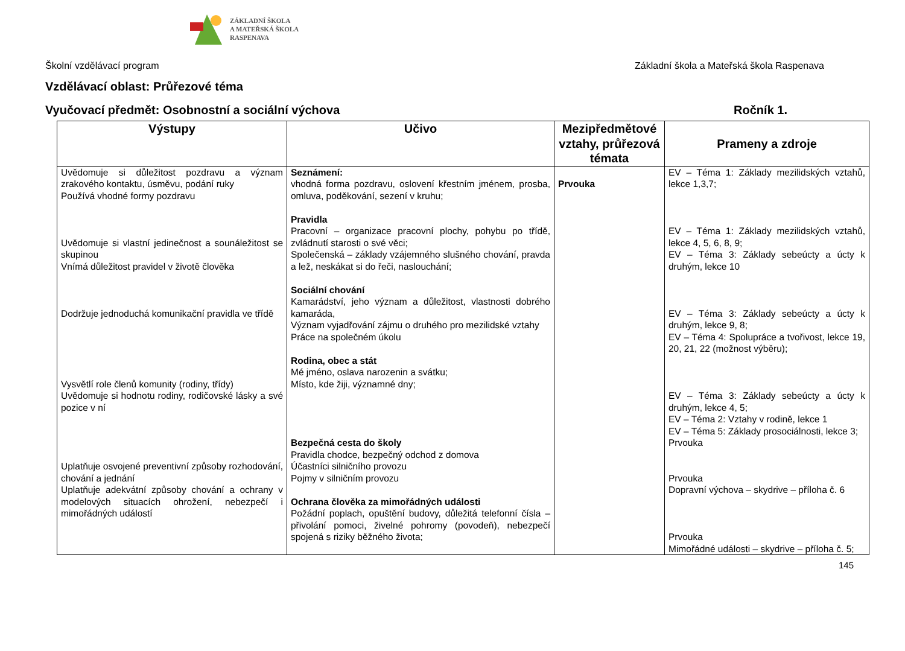ZÁKLADNÍ ŠKOLA
A MATEŘSKÁ ŠKOLA
RASPENAVA
Školní vzdělávací program Základní škola a Mateřská škola Raspenava
Vzdělávací oblast: Průřezové téma
Vyučovací předmět: Osobnostní a sociální výchova Ročník 1.
| Výstupy | Učivo | Mezipředmětové vztahy, průřezová témata | Prameny a zdroje |
| --- | --- | --- | --- |
| Uvědomuje si důležitost pozdravu a význam zrakového kontaktu, úsměvu, podání ruky Používá vhodné formy pozdravu Uvědomuje si vlastní jedinečnost a sounáležitost se skupinou Vnímá důležitost pravidel v životě člověka Dodržuje jednoduchá komunikační pravidla ve třídě Vysvětlí role členů komunity (rodiny, třídy) Uvědomuje si hodnotu rodiny, rodičovské lásky a své pozice v ní Uplatňuje osvojené preventivní způsoby rozhodování, chování a jednání Uplatňuje adekvátní způsoby chování a ochrany v modelových situacích ohrožení, nebezpečí i mimořádných událostí | Seznámení: vhodná forma pozdravu, oslovení křestním jménem, prosba, omluva, poděkování, sezení v kruhu; Pravidla Pracovní – organizace pracovní plochy, pohybu po třídě, zvládnutí starosti o své věci; Společenská – základy vzájemného slušného chování, pravda a lež, neskákat si do řeči, naslouchání; Sociální chování Kamarádství, jeho význam a důležitost, vlastnosti dobrého kamaráda, Význam vyjadřování zájmu o druhého pro mezilidské vztahy Práce na společném úkolu Rodina, obec a stát Mé jméno, oslava narozenin a svátku; Místo, kde žiji, významné dny; Bezpečná cesta do školy Pravidla chodce, bezpečný odchod z domova Účastníci silničního provozu Pojmy v silničním provozu Ochrana člověka za mimořádných události Požádní poplach, opuštění budovy, důležitá telefonní čísla – přivolání pomoci, živelné pohromy (povodeň), nebezpečí spojená s riziky běžného života; | Prvouka | EV – Téma 1: Základy mezilidských vztahů, lekce 1,3,7; EV – Téma 1: Základy mezilidských vztahů, lekce 4, 5, 6, 8, 9; EV – Téma 3: Základy sebeúcty a úcty k druhým, lekce 10 EV – Téma 3: Základy sebeúcty a úcty k druhým, lekce 9, 8; EV – Téma 4: Spolupráce a tvořivost, lekce 19, 20, 21, 22 (možnost výběru); EV – Téma 3: Základy sebeúcty a úcty k druhým, lekce 4, 5; EV – Téma 2: Vztahy v rodině, lekce 1 EV – Téma 5: Základy prosociálnosti, lekce 3; Prvouka Prvouka Dopravní výchova – skydrive – příloha č. 6 Prvouka Mimořádné události – skydrive – příloha č. 5; |
145